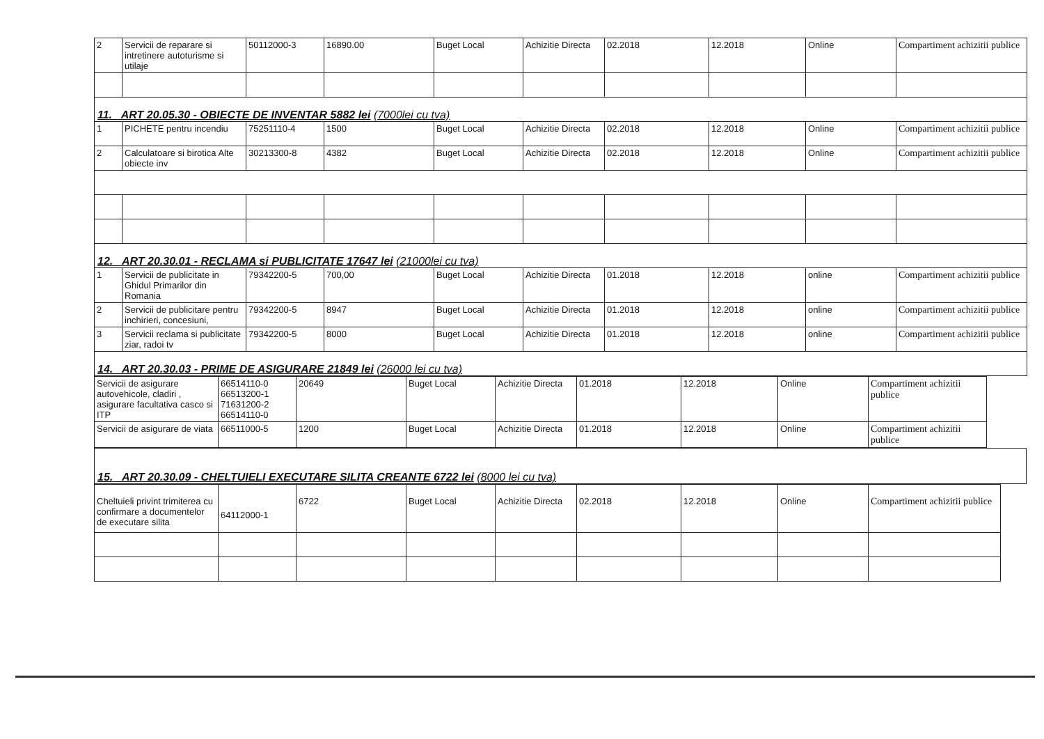| 2 | Servicii de reparare si intretinere autoturisme si utilaje | 50112000-3 | 16890.00 | Buget Local | Achizitie Directa | 02.2018 | 12.2018 | Online | Compartiment achizitii publice |
| 11. ART 20.05.30 - OBIECTE DE INVENTAR 5882 lei (7000lei cu tva) | | | | | | | | | |
| 1 | PICHETE pentru incendiu | 75251110-4 | 1500 | Buget Local | Achizitie Directa | 02.2018 | 12.2018 | Online | Compartiment achizitii publice |
| 2 | Calculatoare si birotica Alte obiecte inv | 30213300-8 | 4382 | Buget Local | Achizitie Directa | 02.2018 | 12.2018 | Online | Compartiment achizitii publice |
| 12. ART 20.30.01 - RECLAMA si PUBLICITATE 17647 lei (21000lei cu tva) | | | | | | | | | |
| 1 | Servicii de publicitate in Ghidul Primarilor din Romania | 79342200-5 | 700,00 | Buget Local | Achizitie Directa | 01.2018 | 12.2018 | online | Compartiment achizitii publice |
| 2 | Servicii de publicitare pentru inchirieri, concesiuni, | 79342200-5 | 8947 | Buget Local | Achizitie Directa | 01.2018 | 12.2018 | online | Compartiment achizitii publice |
| 3 | Servicii reclama si publicitate ziar, radoi tv | 79342200-5 | 8000 | Buget Local | Achizitie Directa | 01.2018 | 12.2018 | online | Compartiment achizitii publice |
| 14. ART 20.30.03 - PRIME DE ASIGURARE 21849 lei (26000 lei cu tva) | | | | | | | | | |
| Servicii de asigurare autovehicole, cladiri , asigurare facultativa casco si ITP | 66514110-0 66513200-1 71631200-2 66514110-0 | 20649 | Buget Local | Achizitie Directa | 01.2018 | 12.2018 | Online | Compartiment achizitii publice |
| Servicii de asigurare de viata | 66511000-5 | 1200 | Buget Local | Achizitie Directa | 01.2018 | 12.2018 | Online | Compartiment achizitii publice |
| 15. ART 20.30.09 - CHELTUIELI EXECUTARE SILITA CREANTE 6722 lei (8000 lei cu tva) |
| Cheltuieli privint trimiterea cu confirmare a documentelor de executare silita | 64112000-1 | 6722 | Buget Local | Achizitie Directa | 02.2018 | 12.2018 | Online | Compartiment achizitii publice |